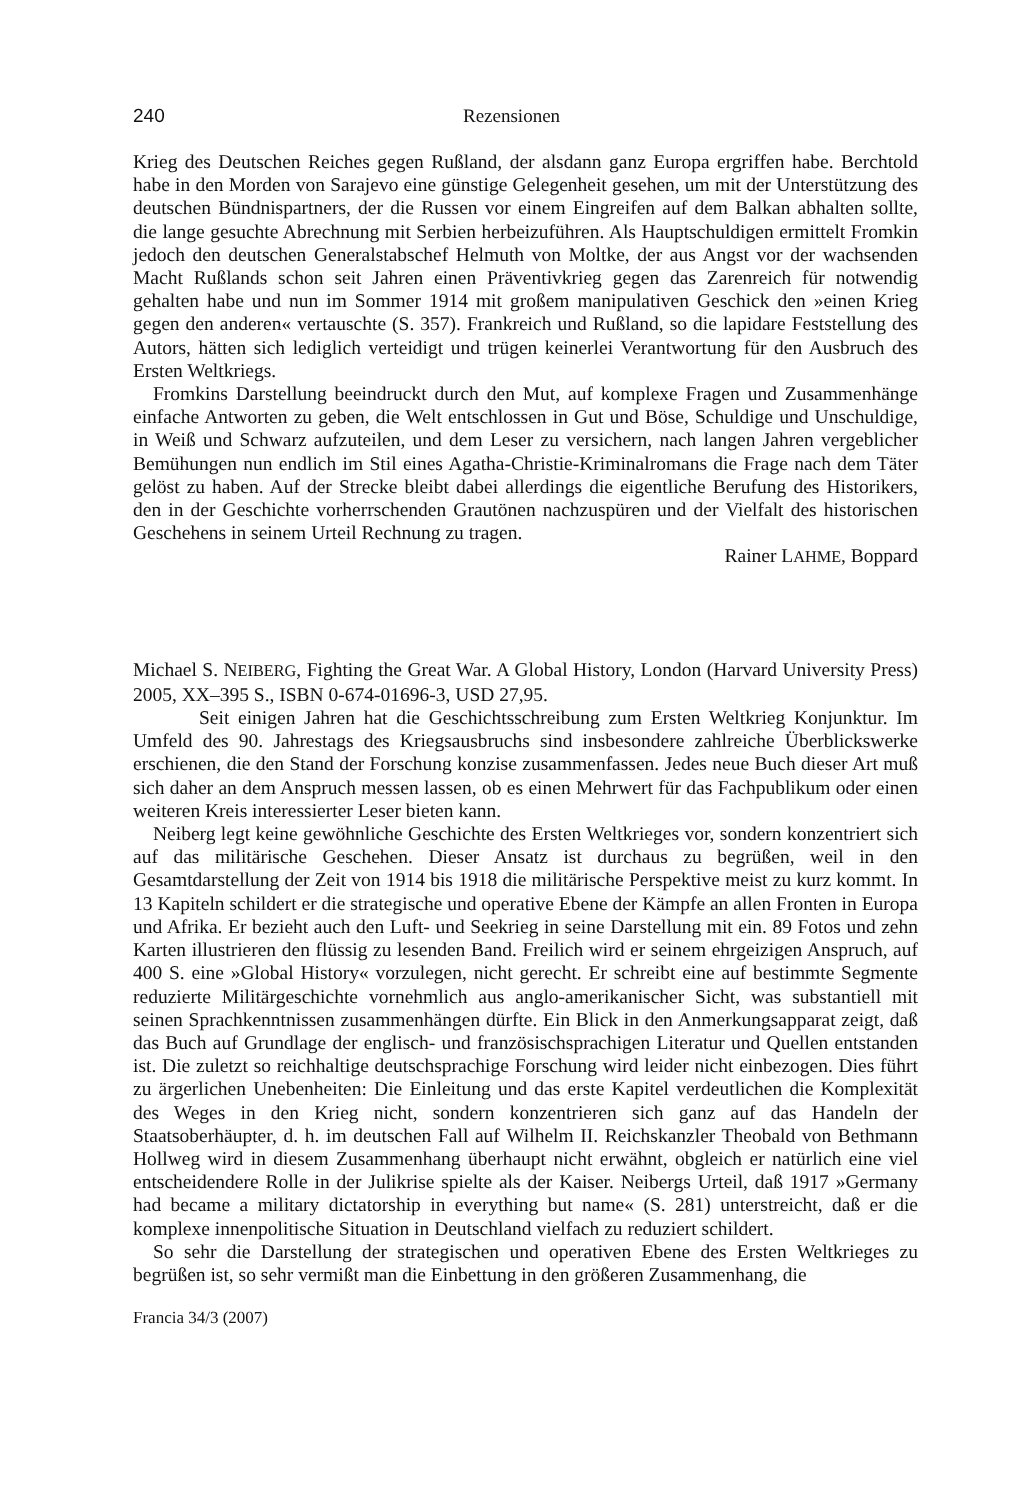240 Rezensionen
Krieg des Deutschen Reiches gegen Rußland, der alsdann ganz Europa ergriffen habe. Berchtold habe in den Morden von Sarajevo eine günstige Gelegenheit gesehen, um mit der Unterstützung des deutschen Bündnispartners, der die Russen vor einem Eingreifen auf dem Balkan abhalten sollte, die lange gesuchte Abrechnung mit Serbien herbeizuführen. Als Hauptschuldigen ermittelt Fromkin jedoch den deutschen Generalstabschef Helmuth von Moltke, der aus Angst vor der wachsenden Macht Rußlands schon seit Jahren einen Präventivkrieg gegen das Zarenreich für notwendig gehalten habe und nun im Sommer 1914 mit großem manipulativen Geschick den »einen Krieg gegen den anderen« vertauschte (S. 357). Frankreich und Rußland, so die lapidare Feststellung des Autors, hätten sich lediglich verteidigt und trügen keinerlei Verantwortung für den Ausbruch des Ersten Weltkriegs.
Fromkins Darstellung beeindruckt durch den Mut, auf komplexe Fragen und Zusammenhänge einfache Antworten zu geben, die Welt entschlossen in Gut und Böse, Schuldige und Unschuldige, in Weiß und Schwarz aufzuteilen, und dem Leser zu versichern, nach langen Jahren vergeblicher Bemühungen nun endlich im Stil eines Agatha-Christie-Kriminalromans die Frage nach dem Täter gelöst zu haben. Auf der Strecke bleibt dabei allerdings die eigentliche Berufung des Historikers, den in der Geschichte vorherrschenden Grautönen nachzuspüren und der Vielfalt des historischen Geschehens in seinem Urteil Rechnung zu tragen.
Rainer LAHME, Boppard
Michael S. NEIBERG, Fighting the Great War. A Global History, London (Harvard University Press) 2005, XX–395 S., ISBN 0-674-01696-3, USD 27,95.
Seit einigen Jahren hat die Geschichtsschreibung zum Ersten Weltkrieg Konjunktur. Im Umfeld des 90. Jahrestags des Kriegsausbruchs sind insbesondere zahlreiche Überblickswerke erschienen, die den Stand der Forschung konzise zusammenfassen. Jedes neue Buch dieser Art muß sich daher an dem Anspruch messen lassen, ob es einen Mehrwert für das Fachpublikum oder einen weiteren Kreis interessierter Leser bieten kann.
Neiberg legt keine gewöhnliche Geschichte des Ersten Weltkrieges vor, sondern konzentriert sich auf das militärische Geschehen. Dieser Ansatz ist durchaus zu begrüßen, weil in den Gesamtdarstellung der Zeit von 1914 bis 1918 die militärische Perspektive meist zu kurz kommt. In 13 Kapiteln schildert er die strategische und operative Ebene der Kämpfe an allen Fronten in Europa und Afrika. Er bezieht auch den Luft- und Seekrieg in seine Darstellung mit ein. 89 Fotos und zehn Karten illustrieren den flüssig zu lesenden Band. Freilich wird er seinem ehrgeizigen Anspruch, auf 400 S. eine »Global History« vorzulegen, nicht gerecht. Er schreibt eine auf bestimmte Segmente reduzierte Militärgeschichte vornehmlich aus anglo-amerikanischer Sicht, was substantiell mit seinen Sprachkenntnissen zusammenhängen dürfte. Ein Blick in den Anmerkungsapparat zeigt, daß das Buch auf Grundlage der englisch- und französischsprachigen Literatur und Quellen entstanden ist. Die zuletzt so reichhaltige deutschsprachige Forschung wird leider nicht einbezogen. Dies führt zu ärgerlichen Unebenheiten: Die Einleitung und das erste Kapitel verdeutlichen die Komplexität des Weges in den Krieg nicht, sondern konzentrieren sich ganz auf das Handeln der Staatsoberhäupter, d. h. im deutschen Fall auf Wilhelm II. Reichskanzler Theobald von Bethmann Hollweg wird in diesem Zusammenhang überhaupt nicht erwähnt, obgleich er natürlich eine viel entscheidendere Rolle in der Julikrise spielte als der Kaiser. Neibergs Urteil, daß 1917 »Germany had became a military dictatorship in everything but name« (S. 281) unterstreicht, daß er die komplexe innenpolitische Situation in Deutschland vielfach zu reduziert schildert.
So sehr die Darstellung der strategischen und operativen Ebene des Ersten Weltkrieges zu begrüßen ist, so sehr vermißt man die Einbettung in den größeren Zusammenhang, die
Francia 34/3 (2007)